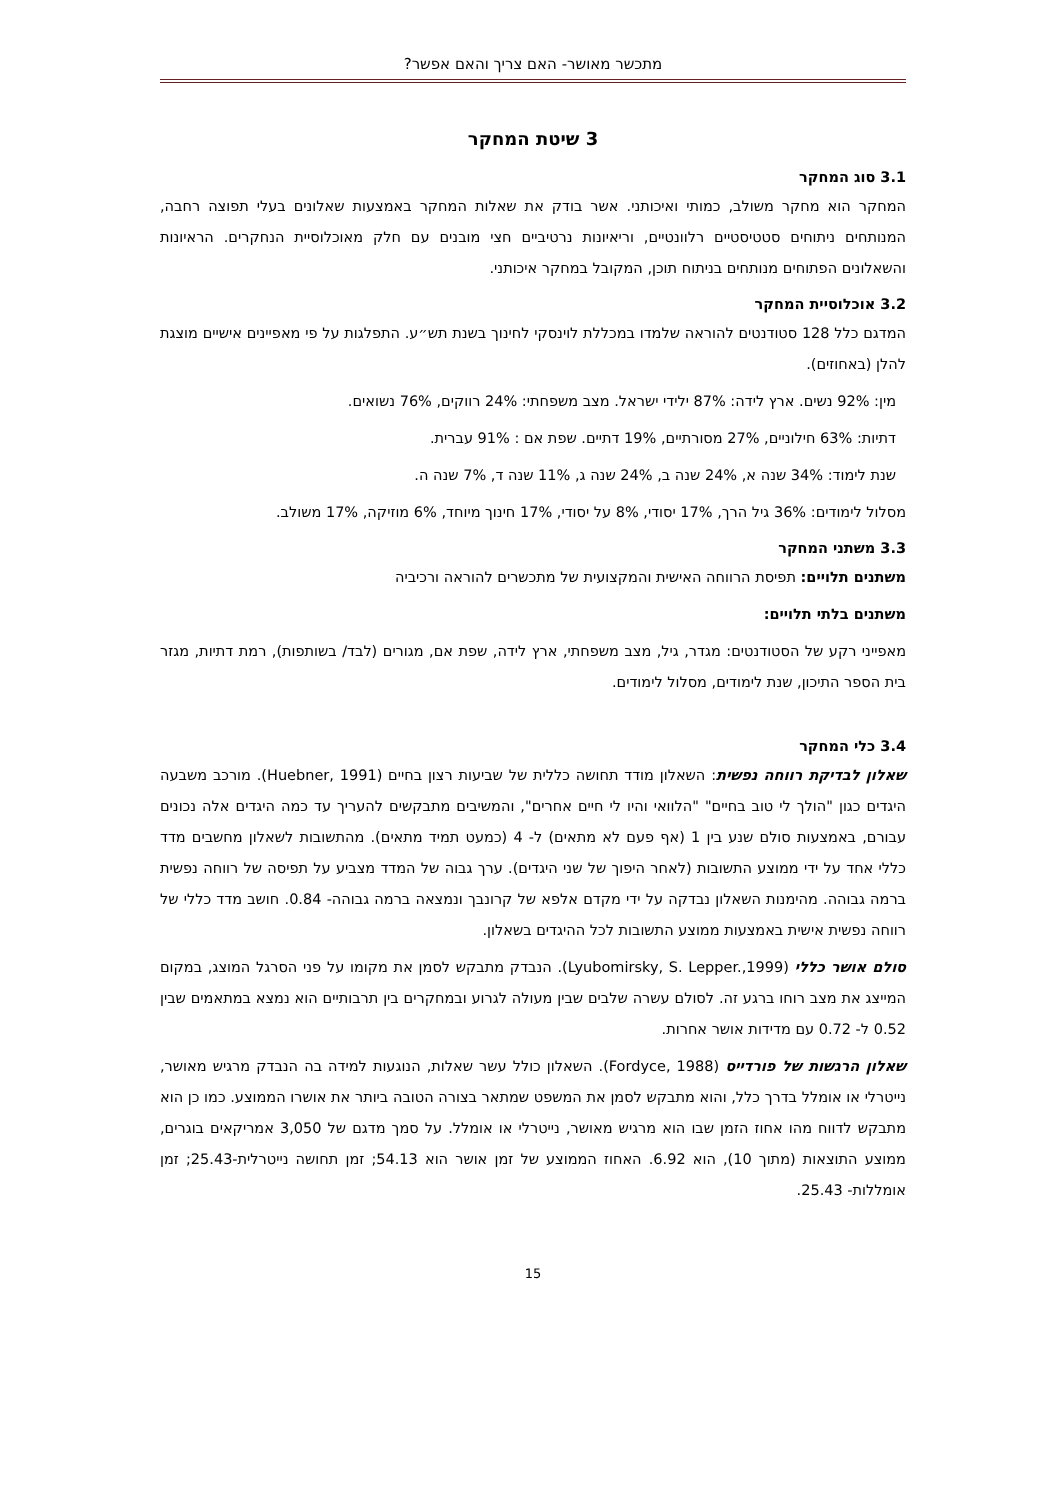מתכשר מאושר- האם צריך והאם אפשר?
3 שיטת המחקר
3.1 סוג המחקר
המחקר הוא מחקר משולב, כמותי ואיכותני. אשר בודק את שאלות המחקר באמצעות שאלונים בעלי תפוצה רחבה, המנותחים ניתוחים סטטיסטיים רלוונטיים, וריאיונות נרטיביים חצי מובנים עם חלק מאוכלוסיית הנחקרים. הראיונות והשאלונים הפתוחים מנותחים בניתוח תוכן, המקובל במחקר איכותני.
3.2 אוכלוסיית המחקר
המדגם כלל 128 סטודנטים להוראה שלמדו במכללת לוינסקי לחינוך בשנת תש״ע. התפלגות על פי מאפיינים אישיים מוצגת להלן (באחוזים).
מין: 92% נשים. ארץ לידה: 87% ילידי ישראל. מצב משפחתי: 24% רווקים, 76% נשואים.
דתיות: 63% חילוניים, 27% מסורתיים, 19% דתיים. שפת אם : 91% עברית.
שנת לימוד: 34% שנה א, 24% שנה ב, 24% שנה ג, 11% שנה ד, 7% שנה ה.
מסלול לימודים: 36% גיל הרך, 17% יסודי, 8% על יסודי, 17% חינוך מיוחד, 6% מוזיקה, 17% משולב.
3.3 משתני המחקר
משתנים תלויים: תפיסת הרווחה האישית והמקצועית של מתכשרים להוראה ורכיביה
משתנים בלתי תלויים:
מאפייני רקע של הסטודנטים: מגדר, גיל, מצב משפחתי, ארץ לידה, שפת אם, מגורים (לבד/ בשותפות), רמת דתיות, מגזר בית הספר התיכון, שנת לימודים, מסלול לימודים.
3.4 כלי המחקר
שאלון לבדיקת רווחה נפשית: השאלון מודד תחושה כללית של שביעות רצון בחיים (Huebner, 1991). מורכב משבעה היגדים כגון "הולך לי טוב בחיים" "הלוואי והיו לי חיים אחרים", והמשיבים מתבקשים להעריך עד כמה היגדים אלה נכונים עבורם, באמצעות סולם שנע בין 1 (אף פעם לא מתאים) ל- 4 (כמעט תמיד מתאים). מהתשובות לשאלון מחשבים מדד כללי אחד על ידי ממוצע התשובות (לאחר היפוך של שני היגדים). ערך גבוה של המדד מצביע על תפיסה של רווחה נפשית ברמה גבוהה. מהימנות השאלון נבדקה על ידי מקדם אלפא של קרונבך ונמצאה ברמה גבוהה- 0.84. חושב מדד כללי של רווחה נפשית אישית באמצעות ממוצע התשובות לכל ההיגדים בשאלון.
סולם אושר כללי (Lyubomirsky, S. Lepper.,1999). הנבדק מתבקש לסמן את מקומו על פני הסרגל המוצג, במקום המייצג את מצב רוחו ברגע זה. לסולם עשרה שלבים שבין מעולה לגרוע ובמחקרים בין תרבותיים הוא נמצא במתאמים שבין 0.52 ל- 0.72 עם מדידות אושר אחרות.
שאלון הרגשות של פורדייס (Fordyce, 1988). השאלון כולל עשר שאלות, הנוגעות למידה בה הנבדק מרגיש מאושר, נייטרלי או אומלל בדרך כלל, והוא מתבקש לסמן את המשפט שמתאר בצורה הטובה ביותר את אושרו הממוצע. כמו כן הוא מתבקש לדווח מהו אחוז הזמן שבו הוא מרגיש מאושר, נייטרלי או אומלל. על סמך מדגם של 3,050 אמריקאים בוגרים, ממוצע התוצאות (מתוך 10), הוא 6.92. האחוז הממוצע של זמן אושר הוא 54.13; זמן תחושה נייטרלית-25.43; זמן אומללות- 25.43.
15